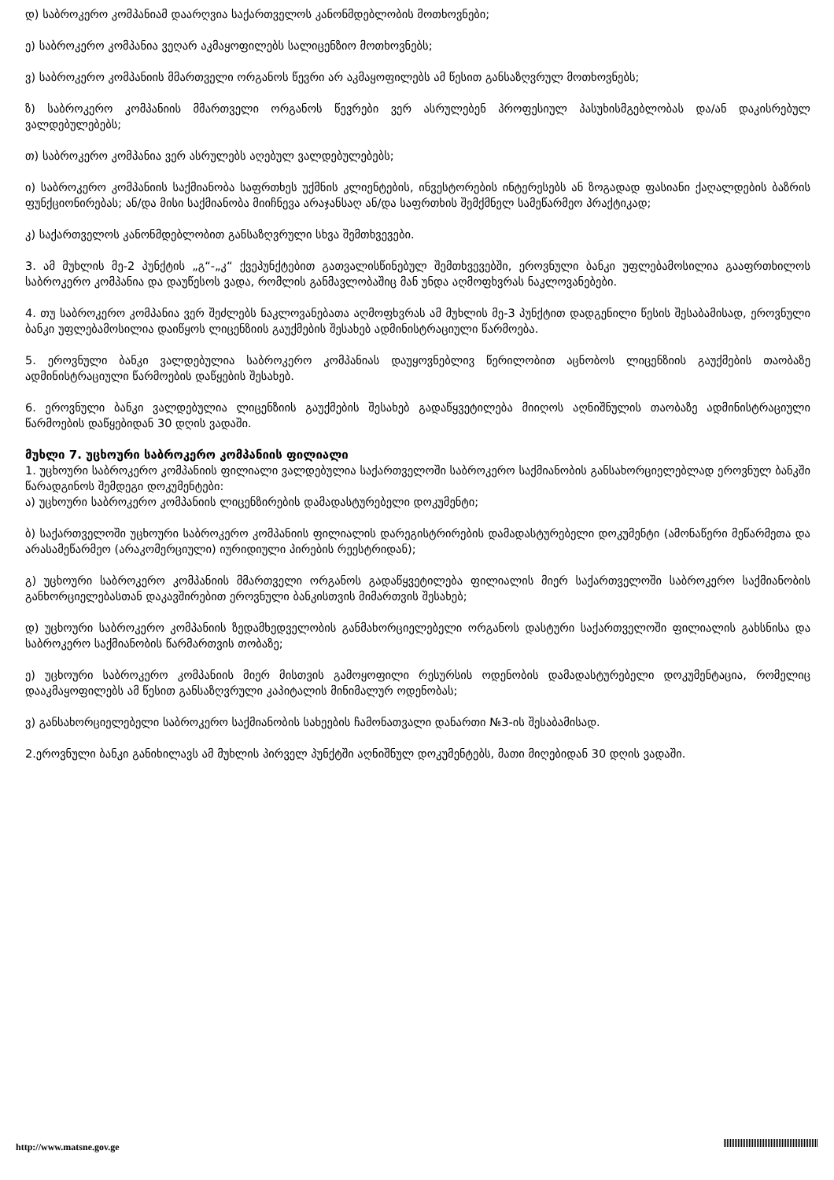დ) საბროკერო კომპანიამ დაარღვია საქართველოს კანონმდებლობის მოთხოვნები;
ე) საბროკერო კომპანია ვეღარ აკმაყოფილებს სალიცენზიო მოთხოვნებს;
ვ) საბროკერო კომპანიის მმართველი ორგანოს წევრი არ აკმაყოფილებს ამ წესით განსაზღვრულ მოთხოვნებს;
ზ) საბროკერო კომპანიის მმართველი ორგანოს წევრები ვერ ასრულებენ პროფესიულ პასუხისმგებლობას და/ან დაკისრებულ ვალდებულებებს;
თ) საბროკერო კომპანია ვერ ასრულებს აღებულ ვალდებულებებს;
ი) საბროკერო კომპანიის საქმიანობა საფრთხეს უქმნის კლიენტების, ინვესტორების ინტერესებს ან ზოგადად ფასიანი ქაღალდების ბაზრის ფუნქციონირებას; ან/და მისი საქმიანობა მიიჩნევა არაჯანსაღ ან/და საფრთხის შემქმნელ სამეწარმეო პრაქტიკად;
კ) საქართველოს კანონმდებლობით განსაზღვრული სხვა შემთხვევები.
3. ამ მუხლის მე-2 პუნქტის „გ“-„კ“ ქვეპუნქტებით გათვალისწინებულ შემთხვევებში, ეროვნული ბანკი უფლებამოსილია გააფრთხილოს საბროკერო კომპანია და დაუწესოს ვადა, რომლის განმავლობაშიც მან უნდა აღმოფხვრას ნაკლოვანებები.
4. თუ საბროკერო კომპანია ვერ შეძლებს ნაკლოვანებათა აღმოფხვრას ამ მუხლის მე-3 პუნქტით დადგენილი წესის შესაბამისად, ეროვნული ბანკი უფლებამოსილია დაიწყოს ლიცენზიის გაუქმების შესახებ ადმინისტრაციული წარმოება.
5. ეროვნული ბანკი ვალდებულია საბროკერო კომპანიას დაუყოვნებლივ წერილობით აცნობოს ლიცენზიის გაუქმების თაობაზე ადმინისტრაციული წარმოების დაწყების შესახებ.
6. ეროვნული ბანკი ვალდებულია ლიცენზიის გაუქმების შესახებ გადაწყვეტილება მიიღოს აღნიშნულის თაობაზე ადმინისტრაციული წარმოების დაწყებიდან 30 დღის ვადაში.
მუხლი 7. უცხოური საბროკერო კომპანიის ფილიალი
1. უცხოური საბროკერო კომპანიის ფილიალი ვალდებულია საქართველოში საბროკერო საქმიანობის განსახორციელებლად ეროვნულ ბანკში წარადგინოს შემდეგი დოკუმენტები:
ა) უცხოური საბროკერო კომპანიის ლიცენზირების დამადასტურებელი დოკუმენტი;
ბ) საქართველოში უცხოური საბროკერო კომპანიის ფილიალის დარეგისტრირების დამადასტურებელი დოკუმენტი (ამონაწერი მეწარმეთა და არასამეწარმეო (არაკომერციული) იურიდიული პირების რეესტრიდან);
გ) უცხოური საბროკერო კომპანიის მმართველი ორგანოს გადაწყვეტილება ფილიალის მიერ საქართველოში საბროკერო საქმიანობის განხორციელებასთან დაკავშირებით ეროვნული ბანკისთვის მიმართვის შესახებ;
დ) უცხოური საბროკერო კომპანიის ზედამხედველობის განმახორციელებელი ორგანოს დასტური საქართველოში ფილიალის გახსნისა და საბროკერო საქმიანობის წარმართვის თობაზე;
ე) უცხოური საბროკერო კომპანიის მიერ მისთვის გამოყოფილი რესურსის ოდენობის დამადასტურებელი დოკუმენტაცია, რომელიც დააკმაყოფილებს ამ წესით განსაზღვრული კაპიტალის მინიმალურ ოდენობას;
ვ) განსახორციელებელი საბროკერო საქმიანობის სახეების ჩამონათვალი დანართი №3-ის შესაბამისად.
2.ეროვნული ბანკი განიხილავს ამ მუხლის პირველ პუნქტში აღნიშნულ დოკუმენტებს, მათი მიღებიდან 30 დღის ვადაში.
http://www.matsne.gov.ge